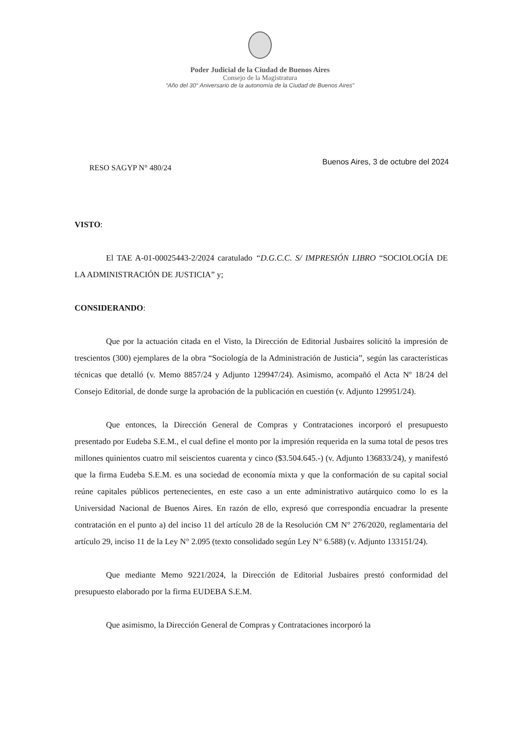Poder Judicial de la Ciudad de Buenos Aires
Consejo de la Magistratura
“Año del 30° Aniversario de la autonomía de la Ciudad de Buenos Aires”
RESO SAGYP N° 480/24
Buenos Aires, 3 de octubre del 2024
VISTO:
El TAE A-01-00025443-2/2024 caratulado “D.G.C.C. S/ IMPRESIÓN LIBRO “SOCIOLOGÍA DE LA ADMINISTRACIÓN DE JUSTICIA” y;
CONSIDERANDO:
Que por la actuación citada en el Visto, la Dirección de Editorial Jusbaires solicitó la impresión de trescientos (300) ejemplares de la obra “Sociología de la Administración de Justicia”, según las características técnicas que detalló (v. Memo 8857/24 y Adjunto 129947/24). Asimismo, acompañó el Acta Nº 18/24 del Consejo Editorial, de donde surge la aprobación de la publicación en cuestión (v. Adjunto 129951/24).
Que entonces, la Dirección General de Compras y Contrataciones incorporó el presupuesto presentado por Eudeba S.E.M., el cual define el monto por la impresión requerida en la suma total de pesos tres millones quinientos cuatro mil seiscientos cuarenta y cinco ($3.504.645.-) (v. Adjunto 136833/24), y manifestó que la firma Eudeba S.E.M. es una sociedad de economía mixta y que la conformación de su capital social reúne capitales públicos pertenecientes, en este caso a un ente administrativo autárquico como lo es la Universidad Nacional de Buenos Aires. En razón de ello, expresó que correspondía encuadrar la presente contratación en el punto a) del inciso 11 del artículo 28 de la Resolución CM N° 276/2020, reglamentaria del artículo 29, inciso 11 de la Ley N° 2.095 (texto consolidado según Ley N° 6.588) (v. Adjunto 133151/24).
Que mediante Memo 9221/2024, la Dirección de Editorial Jusbaires prestó conformidad del presupuesto elaborado por la firma EUDEBA S.E.M.
Que asimismo, la Dirección General de Compras y Contrataciones incorporó la